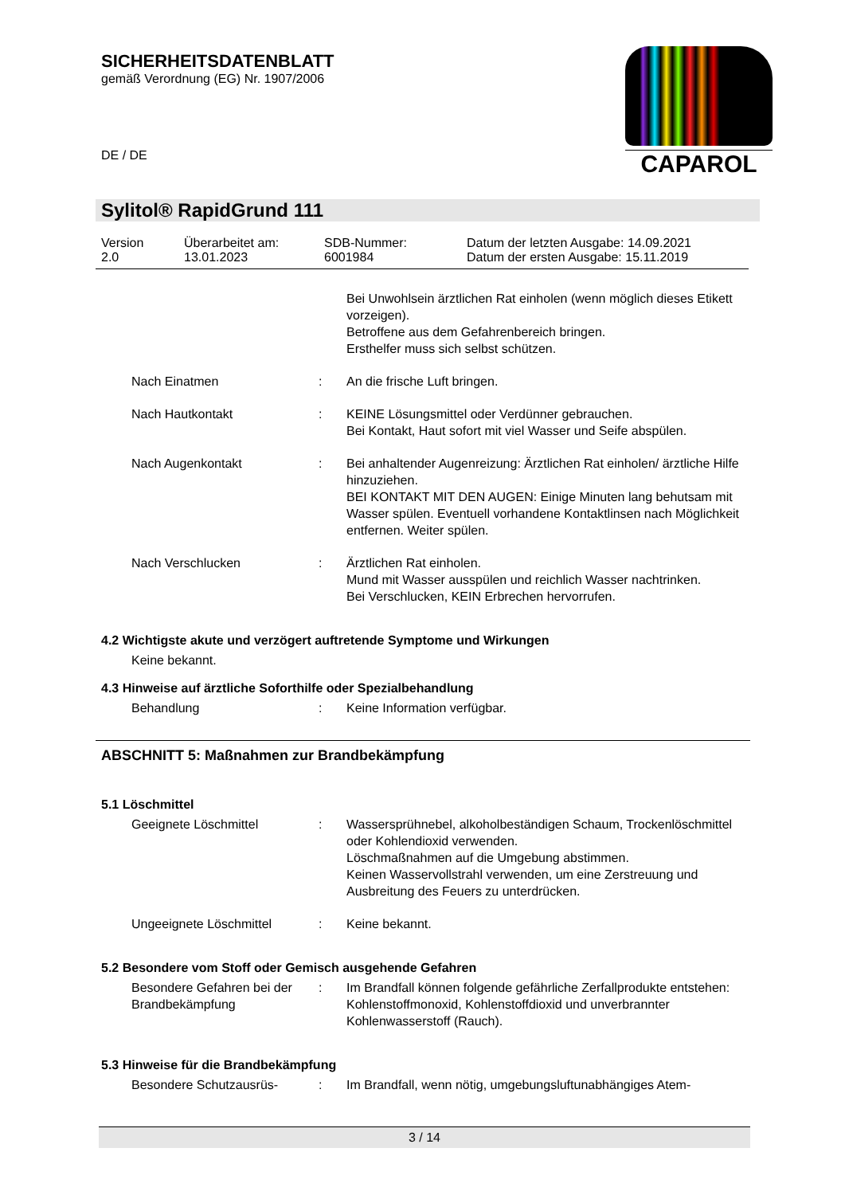SICHERHEITSDATENBLATT
gemäß Verordnung (EG) Nr. 1907/2006
DE / DE
CAPAROL
Sylitol® RapidGrund 111
| Version 2.0 | Überarbeitet am: 13.01.2023 | SDB-Nummer: 6001984 | Datum der letzten Ausgabe: 14.09.2021 Datum der ersten Ausgabe: 15.11.2019 |
| | | Bei Unwohlsein ärztlichen Rat einholen (wenn möglich dieses Etikett vorzeigen). Betroffene aus dem Gefahrenbereich bringen. Ersthelfer muss sich selbst schützen. |
| Nach Einatmen | : | An die frische Luft bringen. |
| Nach Hautkontakt | : | KEINE Lösungsmittel oder Verdünner gebrauchen. Bei Kontakt, Haut sofort mit viel Wasser und Seife abspülen. |
| Nach Augenkontakt | : | Bei anhaltender Augenreizung: Ärztlichen Rat einholen/ ärztliche Hilfe hinzuziehen. BEI KONTAKT MIT DEN AUGEN: Einige Minuten lang behutsam mit Wasser spülen. Eventuell vorhandene Kontaktlinsen nach Möglichkeit entfernen. Weiter spülen. |
| Nach Verschlucken | : | Ärztlichen Rat einholen. Mund mit Wasser ausspülen und reichlich Wasser nachtrinken. Bei Verschlucken, KEIN Erbrechen hervorrufen. |
4.2 Wichtigste akute und verzögert auftretende Symptome und Wirkungen
Keine bekannt.
4.3 Hinweise auf ärztliche Soforthilfe oder Spezialbehandlung
| Behandlung | : | Keine Information verfügbar. |
ABSCHNITT 5: Maßnahmen zur Brandbekämpfung
5.1 Löschmittel
| Geeignete Löschmittel | : | Wassersprühnebel, alkoholbeständigen Schaum, Trockenlöschmittel oder Kohlendioxid verwenden. Löschmaßnahmen auf die Umgebung abstimmen. Keinen Wasservollstrahl verwenden, um eine Zerstreuung und Ausbreitung des Feuers zu unterdrücken. |
| Ungeeignete Löschmittel | : | Keine bekannt. |
5.2 Besondere vom Stoff oder Gemisch ausgehende Gefahren
| Besondere Gefahren bei der Brandbekämpfung | : | Im Brandfall können folgende gefährliche Zerfallprodukte entstehen: Kohlenstoffmonoxid, Kohlenstoffdioxid und unverbrannter Kohlenwasserstoff (Rauch). |
5.3 Hinweise für die Brandbekämpfung
| Besondere Schutzausrüs- | : | Im Brandfall, wenn nötig, umgebungsluftunabhängiges Atem- |
3 / 14